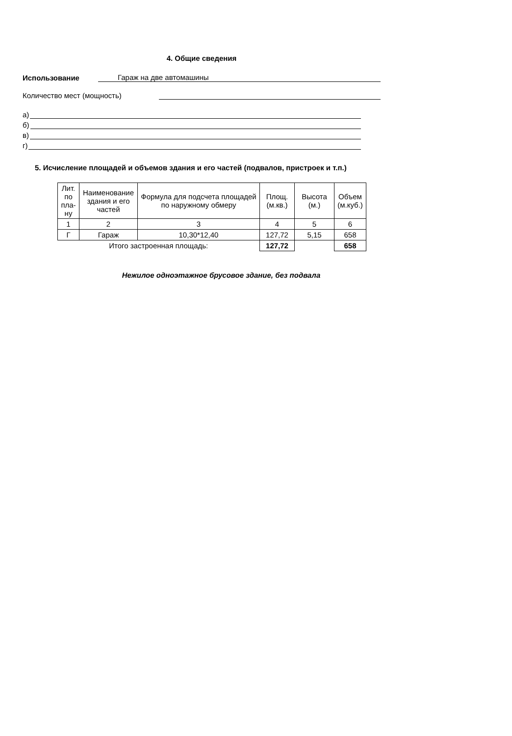4. Общие сведения
Использование Гараж на две автомашины
Количество мест (мощность)
а)
б)
в)
г)
5. Исчисление площадей и объемов здания и его частей (подвалов, пристроек и т.п.)
| Лит. по пла-ну | Наименование здания и его частей | Формула для подсчета площадей по наружному обмеру | Площ. (м.кв.) | Высота (м.) | Объем (м.куб.) |
| --- | --- | --- | --- | --- | --- |
| 1 | 2 | 3 | 4 | 5 | 6 |
| Г | Гараж | 10,30*12,40 | 127,72 | 5,15 | 658 |
| Итого застроенная площадь: | | | 127,72 | | 658 |
Нежилое одноэтажное брусовое здание, без подвала